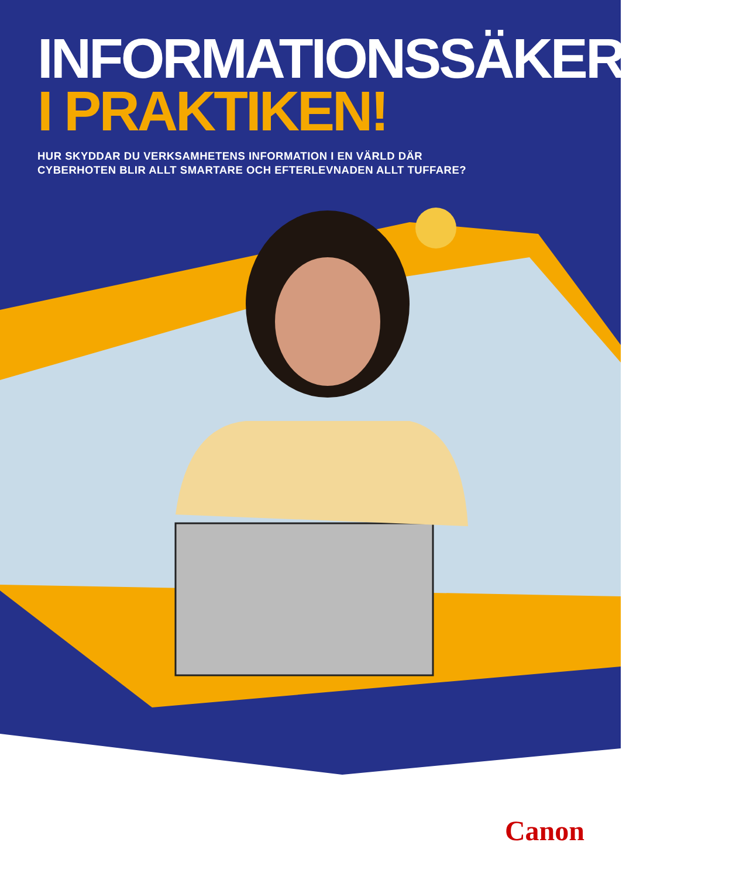INFORMATIONSSÄKERHET
I PRAKTIKEN!
HUR SKYDDAR DU VERKSAMHETENS INFORMATION I EN VÄRLD DÄR
CYBERHOTEN BLIR ALLT SMARTARE OCH EFTERLEVNADEN ALLT TUFFARE?
Canon